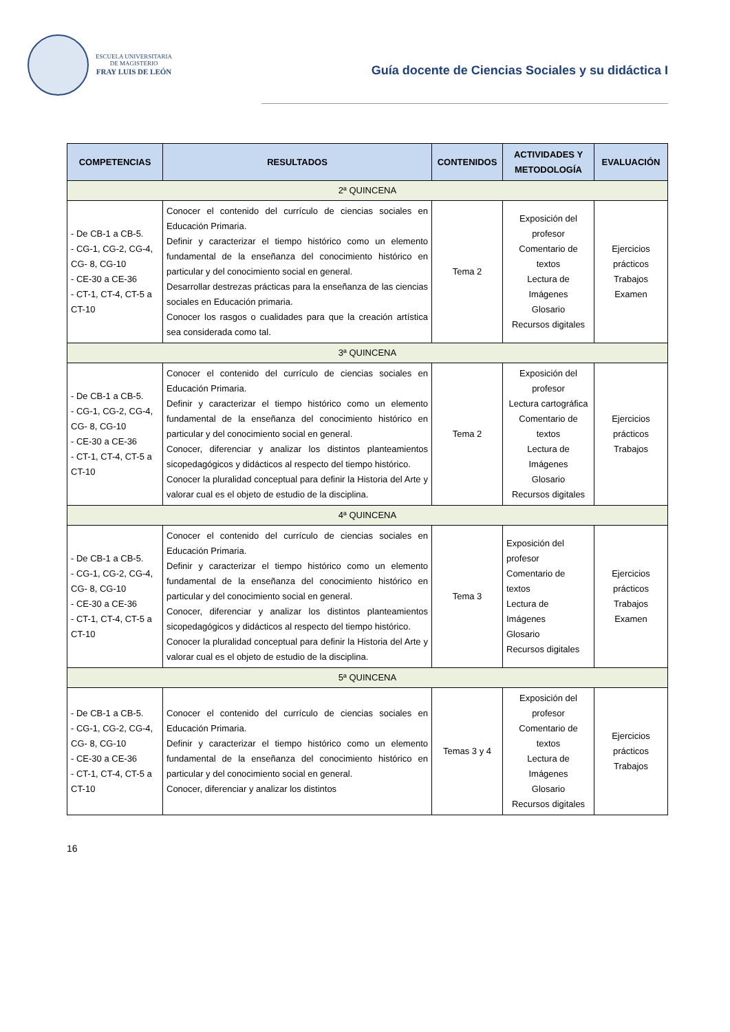ESCUELA UNIVERSITARIA
DE MAGISTERIO
FRAY LUIS DE LEÓN
Guía docente de Ciencias Sociales y su didáctica I
| COMPETENCIAS | RESULTADOS | CONTENIDOS | ACTIVIDADES Y METODOLOGÍA | EVALUACIÓN |
| --- | --- | --- | --- | --- |
| 2ª QUINCENA | | | | |
| - De CB-1 a CB-5. - CG-1, CG-2, CG-4, CG- 8, CG-10 - CE-30 a CE-36 - CT-1, CT-4, CT-5 a CT-10 | Conocer el contenido del currículo de ciencias sociales en Educación Primaria. Definir y caracterizar el tiempo histórico como un elemento fundamental de la enseñanza del conocimiento histórico en particular y del conocimiento social en general. Desarrollar destrezas prácticas para la enseñanza de las ciencias sociales en Educación primaria. Conocer los rasgos o cualidades para que la creación artística sea considerada como tal. | Tema 2 | Exposición del profesor Comentario de textos Lectura de Imágenes Glosario Recursos digitales | Ejercicios prácticos Trabajos Examen |
| 3ª QUINCENA | | | | |
| - De CB-1 a CB-5. - CG-1, CG-2, CG-4, CG- 8, CG-10 - CE-30 a CE-36 - CT-1, CT-4, CT-5 a CT-10 | Conocer el contenido del currículo de ciencias sociales en Educación Primaria. Definir y caracterizar el tiempo histórico como un elemento fundamental de la enseñanza del conocimiento histórico en particular y del conocimiento social en general. Conocer, diferenciar y analizar los distintos planteamientos sicopedagógicos y didácticos al respecto del tiempo histórico. Conocer la pluralidad conceptual para definir la Historia del Arte y valorar cual es el objeto de estudio de la disciplina. | Tema 2 | Exposición del profesor Lectura cartográfica Comentario de textos Lectura de Imágenes Glosario Recursos digitales | Ejercicios prácticos Trabajos |
| 4ª QUINCENA | | | | |
| - De CB-1 a CB-5. - CG-1, CG-2, CG-4, CG- 8, CG-10 - CE-30 a CE-36 - CT-1, CT-4, CT-5 a CT-10 | Conocer el contenido del currículo de ciencias sociales en Educación Primaria. Definir y caracterizar el tiempo histórico como un elemento fundamental de la enseñanza del conocimiento histórico en particular y del conocimiento social en general. Conocer, diferenciar y analizar los distintos planteamientos sicopedagógicos y didácticos al respecto del tiempo histórico. Conocer la pluralidad conceptual para definir la Historia del Arte y valorar cual es el objeto de estudio de la disciplina. | Tema 3 | Exposición del profesor Comentario de textos Lectura de Imágenes Glosario Recursos digitales | Ejercicios prácticos Trabajos Examen |
| 5ª QUINCENA | | | | |
| - De CB-1 a CB-5. - CG-1, CG-2, CG-4, CG- 8, CG-10 - CE-30 a CE-36 - CT-1, CT-4, CT-5 a CT-10 | Conocer el contenido del currículo de ciencias sociales en Educación Primaria. Definir y caracterizar el tiempo histórico como un elemento fundamental de la enseñanza del conocimiento histórico en particular y del conocimiento social en general. Conocer, diferenciar y analizar los distintos | Temas 3 y 4 | Exposición del profesor Comentario de textos Lectura de Imágenes Glosario Recursos digitales | Ejercicios prácticos Trabajos |
16